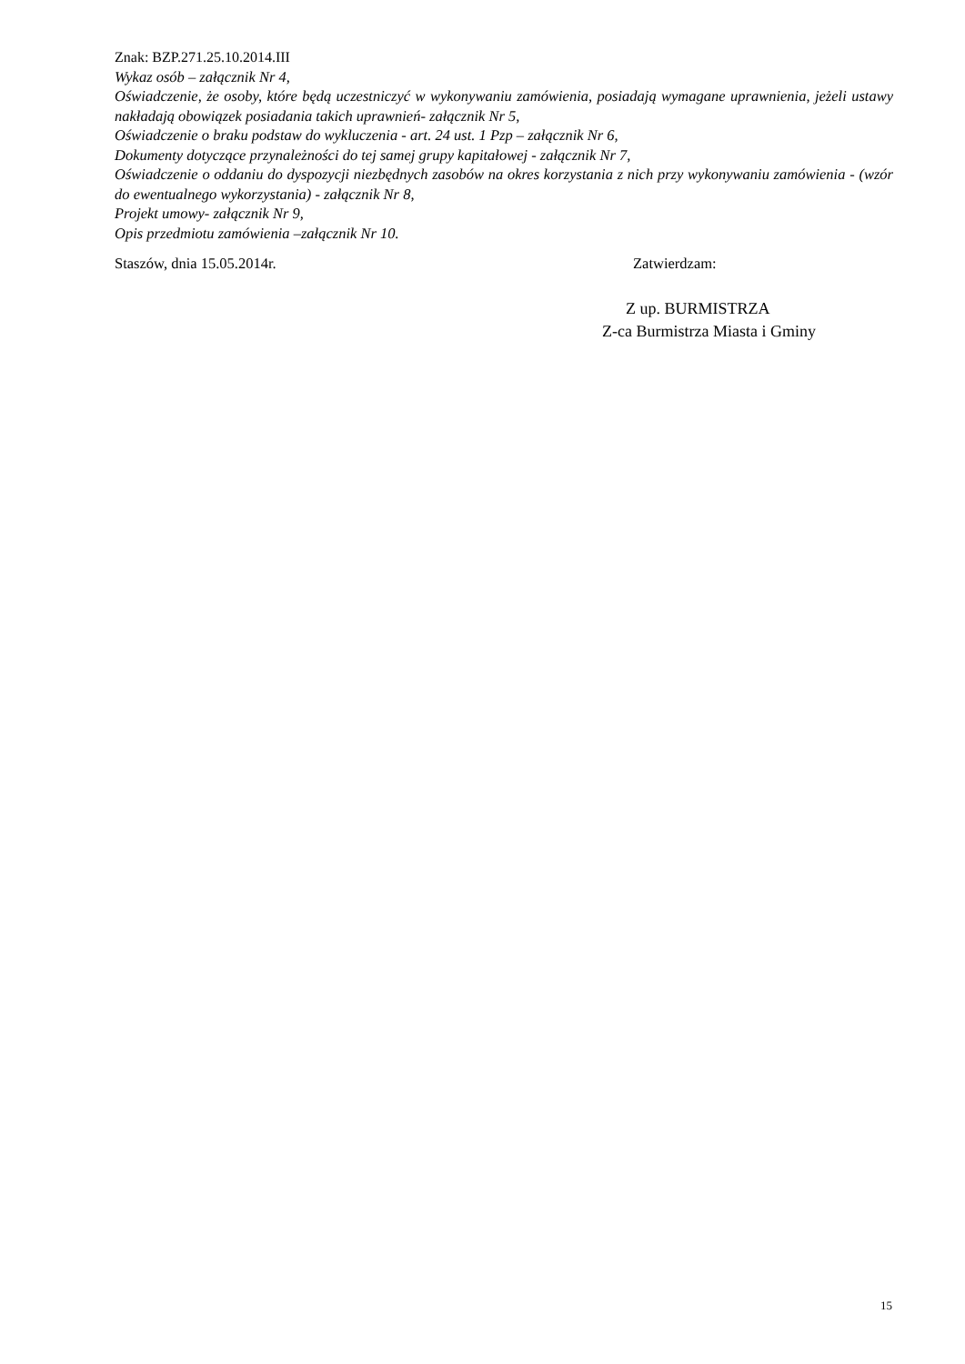Znak: BZP.271.25.10.2014.III
Wykaz osób – załącznik Nr 4,
Oświadczenie, że osoby, które będą uczestniczyć w wykonywaniu zamówienia, posiadają wymagane uprawnienia, jeżeli ustawy nakładają obowiązek posiadania takich uprawnień- załącznik Nr 5,
Oświadczenie o braku podstaw do wykluczenia - art. 24 ust. 1 Pzp – załącznik Nr 6,
Dokumenty dotyczące przynależności do tej samej grupy kapitałowej - załącznik Nr 7,
Oświadczenie o oddaniu do dyspozycji niezbędnych zasobów na okres korzystania z nich przy wykonywaniu zamówienia - (wzór do ewentualnego wykorzystania) - załącznik Nr 8,
Projekt umowy- załącznik Nr 9,
Opis przedmiotu zamówienia –załącznik Nr 10.
Staszów, dnia 15.05.2014r. Zatwierdzam:
Z up. BURMISTRZA
Z-ca Burmistrza Miasta i Gminy
15